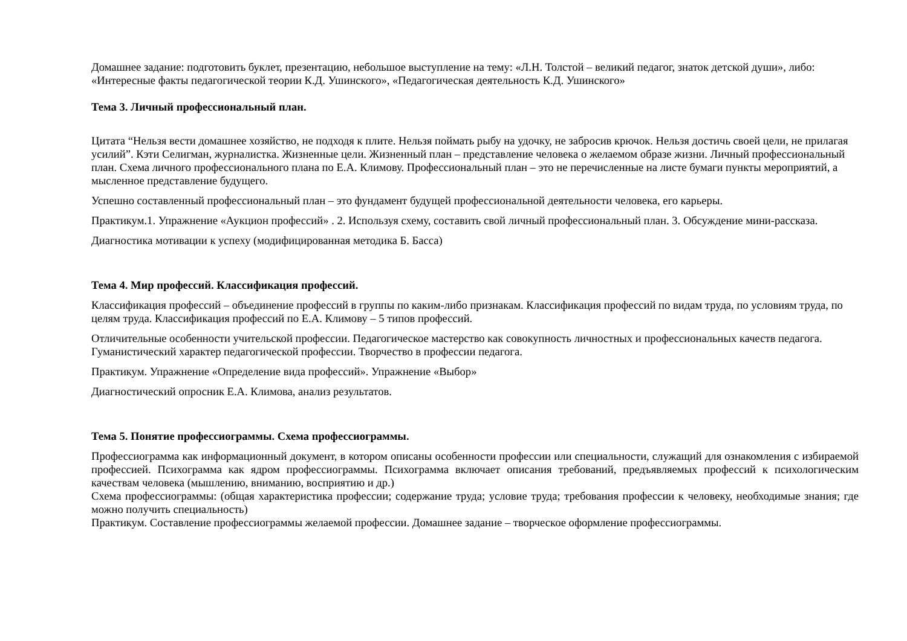Домашнее задание: подготовить буклет, презентацию, небольшое выступление на тему: «Л.Н. Толстой – великий педагог, знаток детской души», либо: «Интересные факты педагогической теории К.Д. Ушинского», «Педагогическая деятельность К.Д. Ушинского»
Тема 3. Личный профессиональный план.
Цитата “Нельзя вести домашнее хозяйство, не подходя к плите. Нельзя поймать рыбу на удочку, не забросив крючок. Нельзя достичь своей цели, не прилагая усилий”. Кэти Селигман, журналистка. Жизненные цели. Жизненный план – представление человека о желаемом образе жизни. Личный профессиональный план. Схема личного профессионального плана по Е.А. Климову. Профессиональный план – это не перечисленные на листе бумаги пункты мероприятий, а мысленное представление будущего.
Успешно составленный профессиональный план – это фундамент будущей профессиональной деятельности человека, его карьеры.
Практикум.1. Упражнение «Аукцион профессий» . 2. Используя схему, составить свой личный профессиональный план. 3. Обсуждение мини-рассказа.
Диагностика мотивации к успеху (модифицированная методика Б. Басса)
Тема 4. Мир профессий. Классификация профессий.
Классификация профессий – объединение профессий в группы по каким-либо признакам. Классификация профессий по видам труда, по условиям труда, по целям труда. Классификация профессий по Е.А. Климову – 5 типов профессий.
Отличительные особенности учительской профессии. Педагогическое мастерство как совокупность личностных и профессиональных качеств педагога. Гуманистический характер педагогической профессии. Творчество в профессии педагога.
Практикум. Упражнение «Определение вида профессий». Упражнение «Выбор»
Диагностический опросник Е.А. Климова, анализ результатов.
Тема 5. Понятие профессиограммы. Схема профессиограммы.
Профессиограмма как информационный документ, в котором описаны особенности профессии или специальности, служащий для ознакомления с избираемой профессией. Психограмма как ядром профессиограммы. Психограмма включает описания требований, предъявляемых профессий к психологическим качествам человека (мышлению, вниманию, восприятию и др.)
Схема профессиограммы: (общая характеристика профессии; содержание труда; условие труда; требования профессии к человеку, необходимые знания; где можно получить специальность)
Практикум. Составление профессиограммы желаемой профессии. Домашнее задание – творческое оформление профессиограммы.